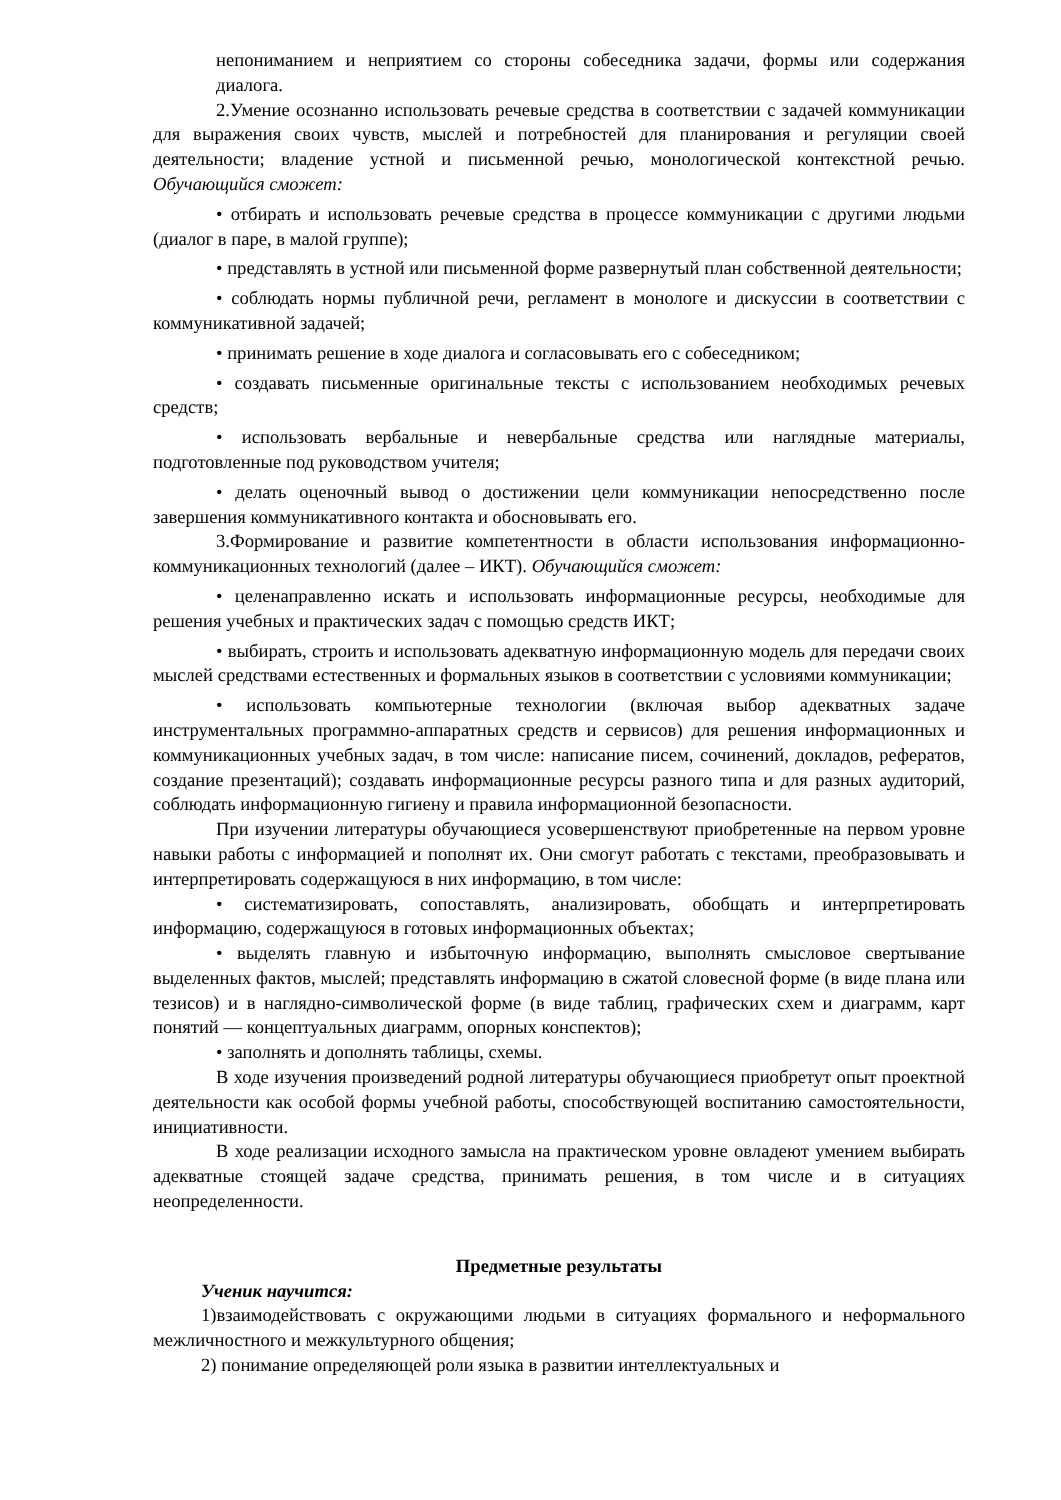непониманием и неприятием со стороны собеседника задачи, формы или содержания диалога.
2.Умение осознанно использовать речевые средства в соответствии с задачей коммуникации для выражения своих чувств, мыслей и потребностей для планирования и регуляции своей деятельности; владение устной и письменной речью, монологической контекстной речью. Обучающийся сможет:
• отбирать и использовать речевые средства в процессе коммуникации с другими людьми (диалог в паре, в малой группе);
• представлять в устной или письменной форме развернутый план собственной деятельности;
• соблюдать нормы публичной речи, регламент в монологе и дискуссии в соответствии с коммуникативной задачей;
• принимать решение в ходе диалога и согласовывать его с собеседником;
• создавать письменные оригинальные тексты с использованием необходимых речевых средств;
• использовать вербальные и невербальные средства или наглядные материалы, подготовленные под руководством учителя;
• делать оценочный вывод о достижении цели коммуникации непосредственно после завершения коммуникативного контакта и обосновывать его.
3.Формирование и развитие компетентности в области использования информационно-коммуникационных технологий (далее – ИКТ). Обучающийся сможет:
• целенаправленно искать и использовать информационные ресурсы, необходимые для решения учебных и практических задач с помощью средств ИКТ;
• выбирать, строить и использовать адекватную информационную модель для передачи своих мыслей средствами естественных и формальных языков в соответствии с условиями коммуникации;
• использовать компьютерные технологии (включая выбор адекватных задаче инструментальных программно-аппаратных средств и сервисов) для решения информационных и коммуникационных учебных задач, в том числе: написание писем, сочинений, докладов, рефератов, создание презентаций); создавать информационные ресурсы разного типа и для разных аудиторий, соблюдать информационную гигиену и правила информационной безопасности.
При изучении литературы обучающиеся усовершенствуют приобретенные на первом уровне навыки работы с информацией и пополнят их. Они смогут работать с текстами, преобразовывать и интерпретировать содержащуюся в них информацию, в том числе:
• систематизировать, сопоставлять, анализировать, обобщать и интерпретировать информацию, содержащуюся в готовых информационных объектах;
• выделять главную и избыточную информацию, выполнять смысловое свертывание выделенных фактов, мыслей; представлять информацию в сжатой словесной форме (в виде плана или тезисов) и в наглядно-символической форме (в виде таблиц, графических схем и диаграмм, карт понятий — концептуальных диаграмм, опорных конспектов);
• заполнять и дополнять таблицы, схемы.
В ходе изучения произведений родной литературы обучающиеся приобретут опыт проектной деятельности как особой формы учебной работы, способствующей воспитанию самостоятельности, инициативности.
В ходе реализации исходного замысла на практическом уровне овладеют умением выбирать адекватные стоящей задаче средства, принимать решения, в том числе и в ситуациях неопределенности.
Предметные результаты
Ученик научится:
1)взаимодействовать с окружающими людьми в ситуациях формального и неформального межличностного и межкультурного общения;
2) понимание определяющей роли языка в развитии интеллектуальных и